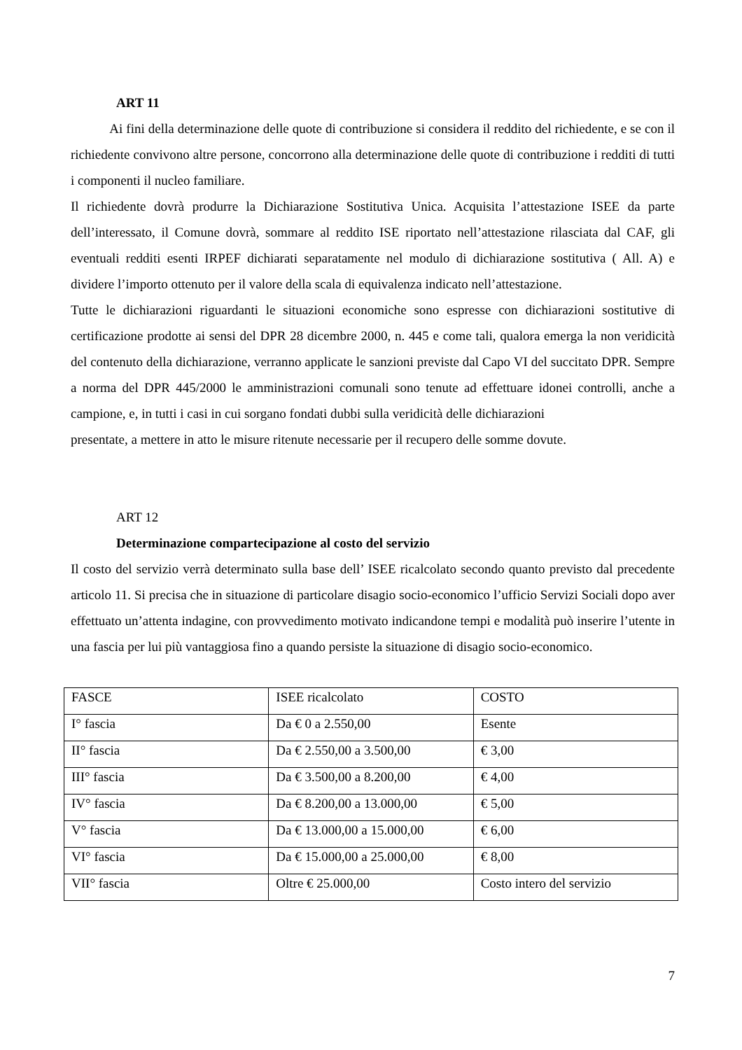ART 11
Ai fini della determinazione delle quote di contribuzione si considera il reddito del richiedente, e se con il richiedente convivono altre persone, concorrono alla determinazione delle quote di contribuzione i redditi di tutti i componenti il nucleo familiare.
Il richiedente dovrà produrre la Dichiarazione Sostitutiva Unica. Acquisita l’attestazione ISEE da parte dell’interessato, il Comune dovrà, sommare al reddito ISE riportato nell’attestazione rilasciata dal CAF, gli eventuali redditi esenti IRPEF dichiarati separatamente nel modulo di dichiarazione sostitutiva ( All. A) e dividere l’importo ottenuto per il valore della scala di equivalenza indicato nell’attestazione.
Tutte le dichiarazioni riguardanti le situazioni economiche sono espresse con dichiarazioni sostitutive di certificazione prodotte ai sensi del DPR 28 dicembre 2000, n. 445 e come tali, qualora emerga la non veridicità del contenuto della dichiarazione, verranno applicate le sanzioni previste dal Capo VI del succitato DPR. Sempre a norma del DPR 445/2000 le amministrazioni comunali sono tenute ad effettuare idonei controlli, anche a campione, e, in tutti i casi in cui sorgano fondati dubbi sulla veridicità delle dichiarazioni
presentate, a mettere in atto le misure ritenute necessarie per il recupero delle somme dovute.
ART 12
Determinazione compartecipazione al costo del servizio
Il costo del servizio verrà determinato sulla base dell’ ISEE ricalcolato secondo quanto previsto dal precedente articolo 11. Si precisa che in situazione di particolare disagio socio-economico l’ufficio Servizi Sociali dopo aver effettuato un’attenta indagine, con provvedimento motivato indicandone tempi e modalità può inserire l’utente in una fascia per lui più vantaggiosa fino a quando persiste la situazione di disagio socio-economico.
| FASCE | ISEE ricalcolato | COSTO |
| I° fascia | Da € 0 a 2.550,00 | Esente |
| II° fascia | Da € 2.550,00 a 3.500,00 | € 3,00 |
| III° fascia | Da € 3.500,00 a 8.200,00 | € 4,00 |
| IV° fascia | Da € 8.200,00 a 13.000,00 | € 5,00 |
| V° fascia | Da € 13.000,00 a 15.000,00 | € 6,00 |
| VI° fascia | Da € 15.000,00 a 25.000,00 | € 8,00 |
| VII° fascia | Oltre € 25.000,00 | Costo intero del servizio |
7